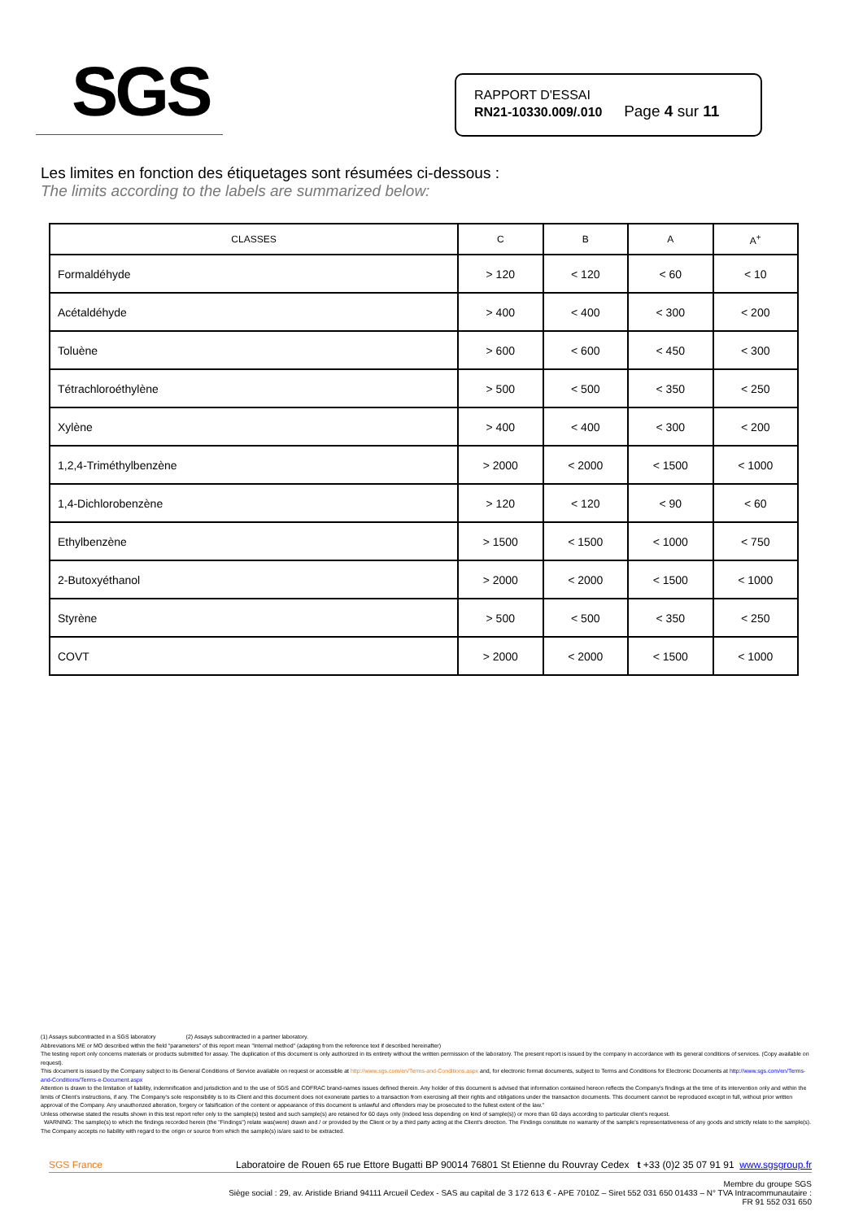SGS
RAPPORT D'ESSAI
RN21-10330.009/.010 Page 4 sur 11
Les limites en fonction des étiquetages sont résumées ci-dessous :
The limits according to the labels are summarized below:
| CLASSES | C | B | A | A<sup>+</sup> |
| --- | --- | --- | --- | --- |
| Formaldéhyde | > 120 | < 120 | < 60 | < 10 |
| Acétaldéhyde | > 400 | < 400 | < 300 | < 200 |
| Toluène | > 600 | < 600 | < 450 | < 300 |
| Tétrachloroéthylène | > 500 | < 500 | < 350 | < 250 |
| Xylène | > 400 | < 400 | < 300 | < 200 |
| 1,2,4-Triméthylbenzène | > 2000 | < 2000 | < 1500 | < 1000 |
| 1,4-Dichlorobenzène | > 120 | < 120 | < 90 | < 60 |
| Ethylbenzène | > 1500 | < 1500 | < 1000 | < 750 |
| 2-Butoxyéthanol | > 2000 | < 2000 | < 1500 | < 1000 |
| Styrène | > 500 | < 500 | < 350 | < 250 |
| COVT | > 2000 | < 2000 | < 1500 | < 1000 |
(1) Assays subcontracted in a SGS laboratory (2) Assays subcontracted in a partner laboratory.
Abbreviations ME or MO described within the field "parameters" of this report mean "Internal method" (adapting from the reference text if described hereinafter)
The testing report only concerns materials or products submitted for assay. The duplication of this document is only authorized in its entirety without the written permission of the laboratory. The present report is issued by the company in accordance with its general conditions of services. (Copy available on request).
This document is issued by the Company subject to its General Conditions of Service available on request or accessible at http://www.sgs.com/en/Terms-and-Conditions.aspx and, for electronic format documents, subject to Terms and Conditions for Electronic Documents at http://www.sgs.com/en/Terms-and-Conditions/Terms-e-Document.aspx
Attention is drawn to the limitation of liability, indemnification and jurisdiction and to the use of SGS and COFRAC brand-names issues defined therein. Any holder of this document is advised that information contained hereon reflects the Company's findings at the time of its intervention only and within the limits of Client's instructions, if any. The Company's sole responsibility is to its Client and this document does not exonerate parties to a transaction from exercising all their rights and obligations under the transaction documents. This document cannot be reproduced except in full, without prior written approval of the Company. Any unauthorized alteration, forgery or falsification of the content or appearance of this document is unlawful and offenders may be prosecuted to the fullest extent of the law."
Unless otherwise stated the results shown in this test report refer only to the sample(s) tested and such sample(s) are retained for 60 days only (indeed less depending on kind of sample(s)) or more than 60 days according to particular client's request.
WARNING: The sample(s) to which the findings recorded herein (the "Findings") relate was(were) drawn and / or provided by the Client or by a third party acting at the Client's direction. The Findings constitute no warranty of the sample's representativeness of any goods and strictly relate to the sample(s). The Company accepts no liability with regard to the origin or source from which the sample(s) is/are said to be extracted.
SGS France Laboratoire de Rouen 65 rue Ettore Bugatti BP 90014 76801 St Etienne du Rouvray Cedex t +33 (0)2 35 07 91 91 www.sgsgroup.fr
Membre du groupe SGS
Siège social : 29, av. Aristide Briand 94111 Arcueil Cedex - SAS au capital de 3 172 613 € - APE 7010Z – Siret 552 031 650 01433 – N° TVA Intracommunautaire :
FR 91 552 031 650